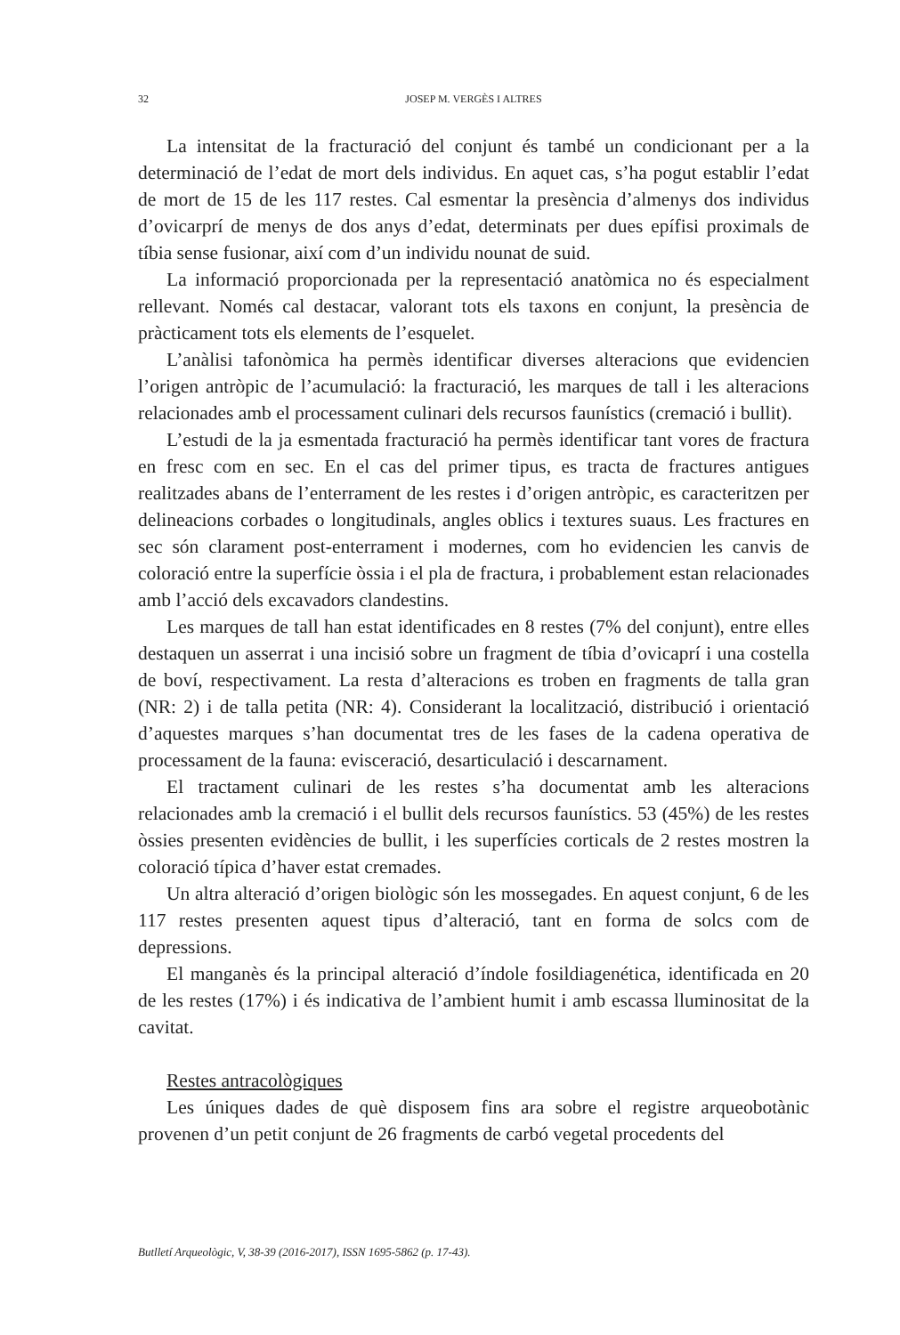32 JOSEP M. VERGÈS I ALTRES
La intensitat de la fracturació del conjunt és també un condicionant per a la determinació de l’edat de mort dels individus. En aquet cas, s’ha pogut establir l’edat de mort de 15 de les 117 restes. Cal esmentar la presència d’almenys dos individus d’ovicarprí de menys de dos anys d’edat, determinats per dues epífisi proximals de tíbia sense fusionar, així com d’un individu nounat de suid.
La informació proporcionada per la representació anatòmica no és especialment rellevant. Només cal destacar, valorant tots els taxons en conjunt, la presència de pràcticament tots els elements de l’esquelet.
L’anàlisi tafonòmica ha permès identificar diverses alteracions que evidencien l’origen antròpic de l’acumulació: la fracturació, les marques de tall i les alteracions relacionades amb el processament culinari dels recursos faunístics (cremació i bullit).
L’estudi de la ja esmentada fracturació ha permès identificar tant vores de fractura en fresc com en sec. En el cas del primer tipus, es tracta de fractures antigues realitzades abans de l’enterrament de les restes i d’origen antròpic, es caracteritzen per delineacions corbades o longitudinals, angles oblics i textures suaus. Les fractures en sec són clarament post-enterrament i modernes, com ho evidencien les canvis de coloració entre la superfície òssia i el pla de fractura, i probablement estan relacionades amb l’acció dels excavadors clandestins.
Les marques de tall han estat identificades en 8 restes (7% del conjunt), entre elles destaquen un asserrat i una incisió sobre un fragment de tíbia d’ovicaprí i una costella de boví, respectivament. La resta d’alteracions es troben en fragments de talla gran (NR: 2) i de talla petita (NR: 4). Considerant la localització, distribució i orientació d’aquestes marques s’han documentat tres de les fases de la cadena operativa de processament de la fauna: evisceració, desarticulació i descarnament.
El tractament culinari de les restes s’ha documentat amb les alteracions relacionades amb la cremació i el bullit dels recursos faunístics. 53 (45%) de les restes òssies presenten evidències de bullit, i les superfícies corticals de 2 restes mostren la coloració típica d’haver estat cremades.
Un altra alteració d’origen biològic són les mossegades. En aquest conjunt, 6 de les 117 restes presenten aquest tipus d’alteració, tant en forma de solcs com de depressions.
El manganès és la principal alteració d’índole fosildiagenética, identificada en 20 de les restes (17%) i és indicativa de l’ambient humit i amb escassa lluminositat de la cavitat.
Restes antracològiques
Les úniques dades de què disposem fins ara sobre el registre arqueobotànic provenen d’un petit conjunt de 26 fragments de carbó vegetal procedents del
Butlletí Arqueològic, V, 38-39 (2016-2017), ISSN 1695-5862 (p. 17-43).